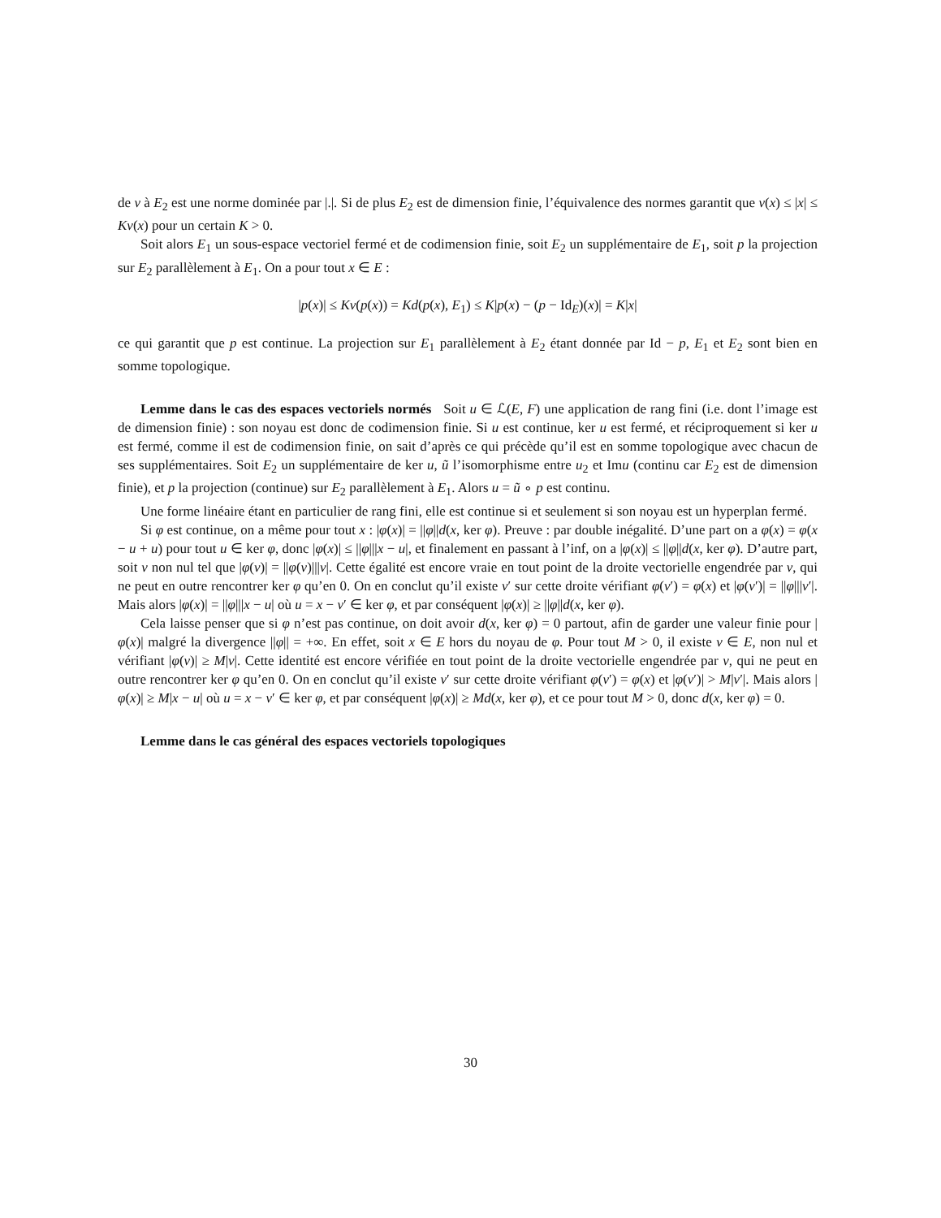de ν à E<sub>2</sub> est une norme dominée par |.|. Si de plus E<sub>2</sub> est de dimension finie, l’équivalence des normes garantit que ν(x) ≤ |x| ≤ Kν(x) pour un certain K > 0.
Soit alors E<sub>1</sub> un sous-espace vectoriel fermé et de codimension finie, soit E<sub>2</sub> un supplémentaire de E<sub>1</sub>, soit p la projection sur E<sub>2</sub> parallèlement à E<sub>1</sub>. On a pour tout x ∈ E :
|p(x)| ≤ Kν(p(x)) = Kd(p(x), E<sub>1</sub>) ≤ K|p(x) − (p − Id<sub>E</sub>)(x)| = K|x|
ce qui garantit que p est continue. La projection sur E<sub>1</sub> parallèlement à E<sub>2</sub> étant donnée par Id − p, E<sub>1</sub> et E<sub>2</sub> sont bien en somme topologique.
Lemme dans le cas des espaces vectoriels normés Soit u ∈ ℒ(E, F) une application de rang fini (i.e. dont l’image est de dimension finie) : son noyau est donc de codimension finie. Si u est continue, ker u est fermé, et réciproquement si ker u est fermé, comme il est de codimension finie, on sait d’après ce qui précède qu’il est en somme topologique avec chacun de ses supplémentaires. Soit E<sub>2</sub> un supplémentaire de ker u, ũ l’isomorphisme entre u<sub>2</sub> et Imu (continu car E<sub>2</sub> est de dimension finie), et p la projection (continue) sur E<sub>2</sub> parallèlement à E<sub>1</sub>. Alors u = ũ ∘ p est continu.
Une forme linéaire étant en particulier de rang fini, elle est continue si et seulement si son noyau est un hyperplan fermé.
Si φ est continue, on a même pour tout x : |φ(x)| = ||φ||d(x, ker φ). Preuve : par double inégalité. D’une part on a φ(x) = φ(x − u + u) pour tout u ∈ ker φ, donc |φ(x)| ≤ ||φ|||x − u|, et finalement en passant à l’inf, on a |φ(x)| ≤ ||φ||d(x, ker φ). D’autre part, soit v non nul tel que |φ(v)| = ||φ(v)|||v|. Cette égalité est encore vraie en tout point de la droite vectorielle engendrée par v, qui ne peut en outre rencontrer ker φ qu’en 0. On en conclut qu’il existe v′ sur cette droite vérifiant φ(v′) = φ(x) et |φ(v′)| = ||φ|||v′|. Mais alors |φ(x)| = ||φ|||x − u| où u = x − v′ ∈ ker φ, et par conséquent |φ(x)| ≥ ||φ||d(x, ker φ).
Cela laisse penser que si φ n’est pas continue, on doit avoir d(x, ker φ) = 0 partout, afin de garder une valeur finie pour |φ(x)| malgré la divergence ||φ|| = +∞. En effet, soit x ∈ E hors du noyau de φ. Pour tout M > 0, il existe v ∈ E, non nul et vérifiant |φ(v)| ≥ M|v|. Cette identité est encore vérifiée en tout point de la droite vectorielle engendrée par v, qui ne peut en outre rencontrer ker φ qu’en 0. On en conclut qu’il existe v′ sur cette droite vérifiant φ(v′) = φ(x) et |φ(v′)| > M|v′|. Mais alors |φ(x)| ≥ M|x − u| où u = x − v′ ∈ ker φ, et par conséquent |φ(x)| ≥ Md(x, ker φ), et ce pour tout M > 0, donc d(x, ker φ) = 0.
Lemme dans le cas général des espaces vectoriels topologiques
30